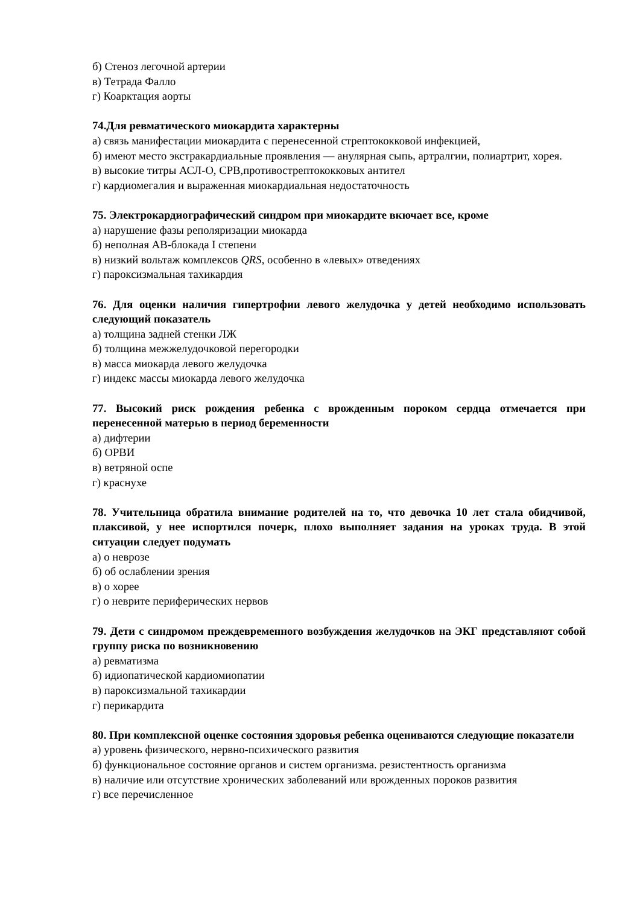б) Стеноз легочной артерии
в) Тетрада Фалло
г) Коарктация аорты
74.Для ревматического миокардита характерны
а) связь манифестации миокардита с перенесенной стрептококковой инфекцией,
б) имеют место экстракардиальные проявления — анулярная сыпь, артралгии, полиартрит, хорея.
в) высокие титры АСЛ-О, СРВ,противострептококковых антител
г) кардиомегалия и выраженная миокардиальная недостаточность
75. Электрокардиографический синдром при миокардите вкючает все, кроме
а) нарушение фазы реполяризации миокарда
б) неполная АВ-блокада I степени
в) низкий вольтаж комплексов QRS, особенно в «левых» отведениях
г) пароксизмальная тахикардия
76. Для оценки наличия гипертрофии левого желудочка у детей необходимо использовать следующий показатель
а) толщина задней стенки ЛЖ
б) толщина межжелудочковой перегородки
в) масса миокарда левого желудочка
г) индекс массы миокарда левого желудочка
77. Высокий риск рождения ребенка с врожденным пороком сердца отмечается при перенесенной матерью в период беременности
а) дифтерии
б) ОРВИ
в) ветряной оспе
г) краснухе
78. Учительница обратила внимание родителей на то, что девочка 10 лет стала обидчивой, плаксивой, у нее испортился почерк, плохо выполняет задания на уроках труда. В этой ситуации следует подумать
а) о неврозе
б) об ослаблении зрения
в) о хорее
г) о неврите периферических нервов
79. Дети с синдромом преждевременного возбуждения желудочков на ЭКГ представляют собой группу риска по возникновению
а) ревматизма
б) идиопатической кардиомиопатии
в) пароксизмальной тахикардии
г) перикардита
80. При комплексной оценке состояния здоровья ребенка оцениваются следующие показатели
а) уровень физического, нервно-психического развития
б) функциональное состояние органов и систем организма. резистентность организма
в) наличие или отсутствие хронических заболеваний или врожденных пороков развития
г) все перечисленное